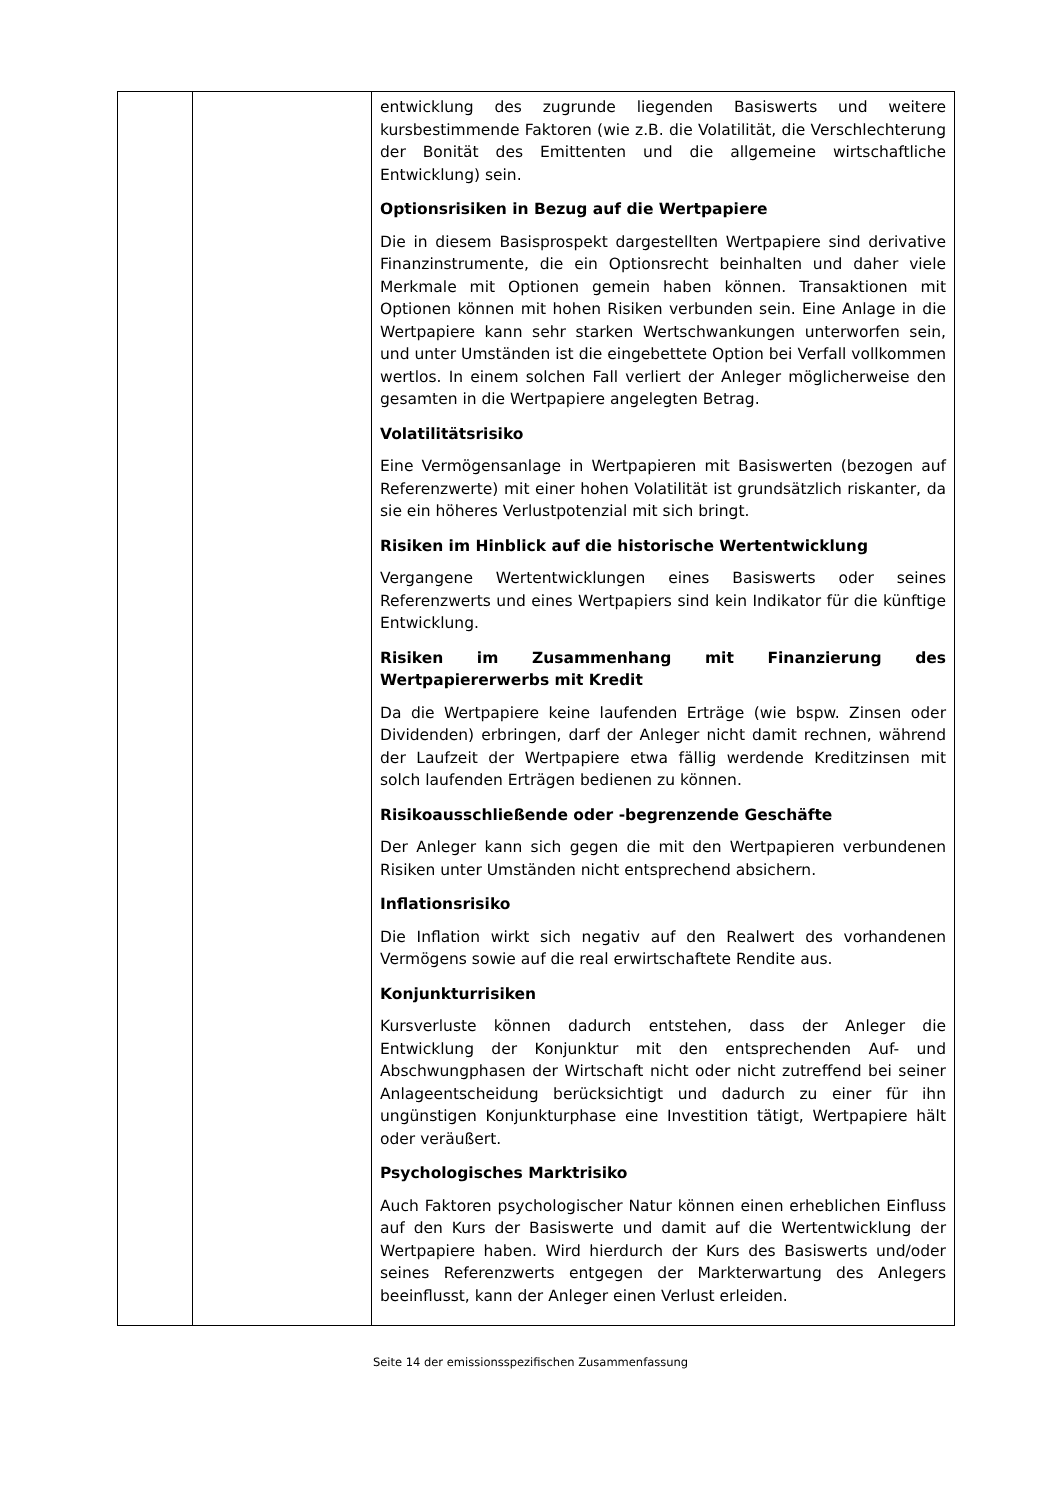| | | entwicklung des zugrunde liegenden Basiswerts und weitere kursbestimmende Faktoren (wie z.B. die Volatilität, die Verschlechterung der Bonität des Emittenten und die allgemeine wirtschaftliche Entwicklung) sein. Optionsrisiken in Bezug auf die Wertpapiere Die in diesem Basisprospekt dargestellten Wertpapiere sind derivative Finanzinstrumente, die ein Optionsrecht beinhalten und daher viele Merkmale mit Optionen gemein haben können. Transaktionen mit Optionen können mit hohen Risiken verbunden sein. Eine Anlage in die Wertpapiere kann sehr starken Wertschwankungen unterworfen sein, und unter Umständen ist die eingebettete Option bei Verfall vollkommen wertlos. In einem solchen Fall verliert der Anleger möglicherweise den gesamten in die Wertpapiere angelegten Betrag. Volatilitätsrisiko Eine Vermögensanlage in Wertpapieren mit Basiswerten (bezogen auf Referenzwerte) mit einer hohen Volatilität ist grundsätzlich riskanter, da sie ein höheres Verlustpotenzial mit sich bringt. Risiken im Hinblick auf die historische Wertentwicklung Vergangene Wertentwicklungen eines Basiswerts oder seines Referenzwerts und eines Wertpapiers sind kein Indikator für die künftige Entwicklung. Risiken im Zusammenhang mit Finanzierung des Wertpapiererwerbs mit Kredit Da die Wertpapiere keine laufenden Erträge (wie bspw. Zinsen oder Dividenden) erbringen, darf der Anleger nicht damit rechnen, während der Laufzeit der Wertpapiere etwa fällig werdende Kreditzinsen mit solch laufenden Erträgen bedienen zu können. Risikoausschließende oder -begrenzende Geschäfte Der Anleger kann sich gegen die mit den Wertpapieren verbundenen Risiken unter Umständen nicht entsprechend absichern. Inflationsrisiko Die Inflation wirkt sich negativ auf den Realwert des vorhandenen Vermögens sowie auf die real erwirtschaftete Rendite aus. Konjunkturrisiken Kursverluste können dadurch entstehen, dass der Anleger die Entwicklung der Konjunktur mit den entsprechenden Auf- und Abschwungphasen der Wirtschaft nicht oder nicht zutreffend bei seiner Anlageentscheidung berücksichtigt und dadurch zu einer für ihn ungünstigen Konjunkturphase eine Investition tätigt, Wertpapiere hält oder veräußert. Psychologisches Marktrisiko Auch Faktoren psychologischer Natur können einen erheblichen Einfluss auf den Kurs der Basiswerte und damit auf die Wertentwicklung der Wertpapiere haben. Wird hierdurch der Kurs des Basiswerts und/oder seines Referenzwerts entgegen der Markterwartung des Anlegers beeinflusst, kann der Anleger einen Verlust erleiden. |
Seite 14 der emissionsspezifischen Zusammenfassung